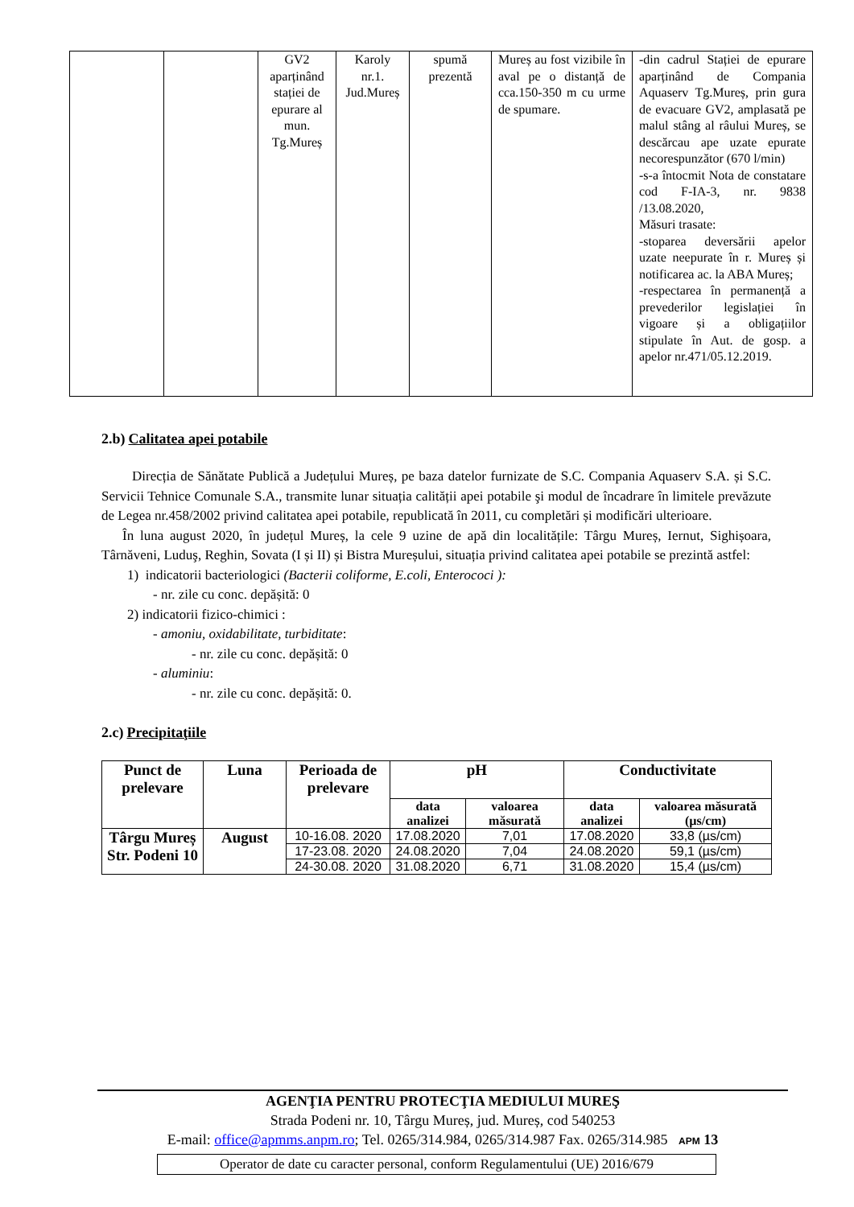| | | GV2 aparținând stației de epurare al mun. Tg.Mureș | Karoly nr.1. Jud.Mureș | spumă prezentă | Mureș au fost vizibile în aval pe o distanță de cca.150-350 m cu urme de spumare. | -din cadrul Stației de epurare aparținând de Compania Aquaserv Tg.Mureș, prin gura de evacuare GV2, amplasată pe malul stâng al râului Mureș, se descărcau ape uzate epurate necorespunzător (670 l/min) -s-a întocmit Nota de constatare cod F-IA-3, nr. 9838 /13.08.2020, Măsuri trasate: -stoparea deversării apelor uzate neepurate în r. Mureș și notificarea ac. la ABA Mureș; -respectarea în permanență a prevederilor legislației în vigoare și a obligațiilor stipulate în Aut. de gosp. a apelor nr.471/05.12.2019. |
2.b) Calitatea apei potabile
Direcția de Sănătate Publică a Județului Mureș, pe baza datelor furnizate de S.C. Compania Aquaserv S.A. și S.C. Servicii Tehnice Comunale S.A., transmite lunar situația calității apei potabile şi modul de încadrare în limitele prevăzute de Legea nr.458/2002 privind calitatea apei potabile, republicată în 2011, cu completări și modificări ulterioare.
În luna august 2020, în județul Mureș, la cele 9 uzine de apă din localitățile: Târgu Mureș, Iernut, Sighișoara, Târnăveni, Luduş, Reghin, Sovata (I și II) și Bistra Mureșului, situația privind calitatea apei potabile se prezintă astfel:
1) indicatorii bacteriologici (Bacterii coliforme, E.coli, Enterococi ):
- nr. zile cu conc. depășită: 0
2) indicatorii fizico-chimici :
- amoniu, oxidabilitate, turbiditate:
- nr. zile cu conc. depășită: 0
- aluminiu:
- nr. zile cu conc. depășită: 0.
2.c) Precipitaţiile
| Punct de prelevare | Luna | Perioada de prelevare | pH | | Conductivitate | |
| --- | --- | --- | --- | --- | --- | --- |
| | | | data analizei | valoarea măsurată | data analizei | valoarea măsurată (µs/cm) |
| Târgu Mureș Str. Podeni 10 | August | 10-16.08. 2020 | 17.08.2020 | 7,01 | 17.08.2020 | 33,8 (µs/cm) |
| | | 17-23.08. 2020 | 24.08.2020 | 7,04 | 24.08.2020 | 59,1 (µs/cm) |
| | | 24-30.08. 2020 | 31.08.2020 | 6,71 | 31.08.2020 | 15,4 (µs/cm) |
AGENŢIA PENTRU PROTECŢIA MEDIULUI MUREŞ
Strada Podeni nr. 10, Târgu Mureș, jud. Mureș, cod 540253
E-mail: office@apmms.anpm.ro; Tel. 0265/314.984, 0265/314.987 Fax. 0265/314.985 APM 13
Operator de date cu caracter personal, conform Regulamentului (UE) 2016/679